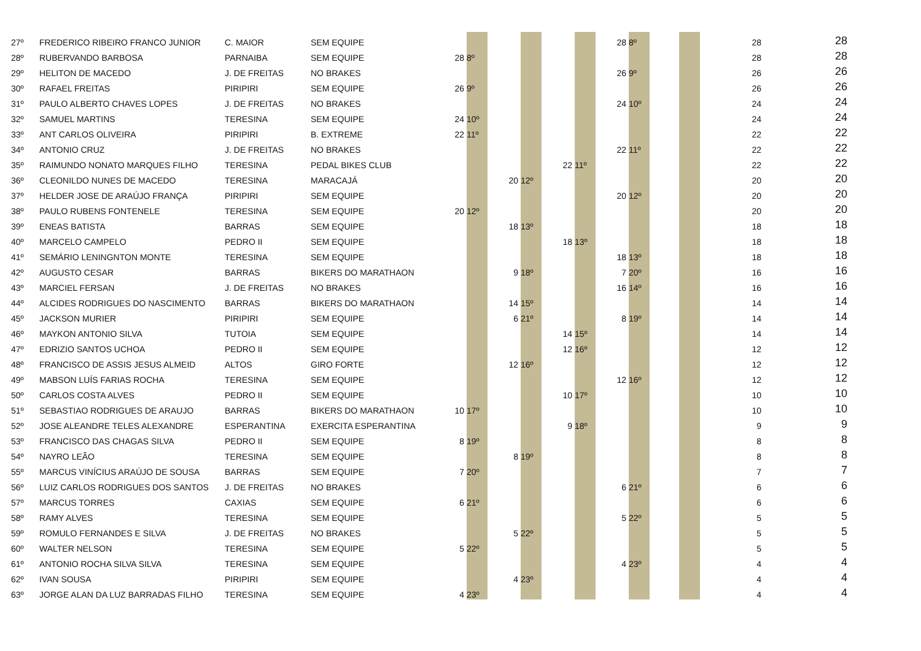| 27º | FREDERICO RIBEIRO FRANCO JUNIOR | C. MAIOR | SEM EQUIPE | | | | | | | 28 | 8º | | | 28 | 28 |
| 28º | RUBERVANDO BARBOSA | PARNAIBA | SEM EQUIPE | 28 | 8º | | | | | | | | | 28 | 28 |
| 29º | HELITON DE MACEDO | J. DE FREITAS | NO BRAKES | | | | | | | 26 | 9º | | | 26 | 26 |
| 30º | RAFAEL FREITAS | PIRIPIRI | SEM EQUIPE | 26 | 9º | | | | | | | | | 26 | 26 |
| 31º | PAULO ALBERTO CHAVES LOPES | J. DE FREITAS | NO BRAKES | | | | | | | 24 | 10º | | | 24 | 24 |
| 32º | SAMUEL MARTINS | TERESINA | SEM EQUIPE | 24 | 10º | | | | | | | | | 24 | 24 |
| 33º | ANT CARLOS OLIVEIRA | PIRIPIRI | B. EXTREME | 22 | 11º | | | | | | | | | 22 | 22 |
| 34º | ANTONIO CRUZ | J. DE FREITAS | NO BRAKES | | | | | | | 22 | 11º | | | 22 | 22 |
| 35º | RAIMUNDO NONATO MARQUES FILHO | TERESINA | PEDAL BIKES CLUB | | | | | 22 | 11º | | | | | 22 | 22 |
| 36º | CLEONILDO NUNES DE MACEDO | TERESINA | MARACAJÁ | | | 20 | 12º | | | | | | | 20 | 20 |
| 37º | HELDER JOSE DE ARAÚJO FRANÇA | PIRIPIRI | SEM EQUIPE | | | | | | | 20 | 12º | | | 20 | 20 |
| 38º | PAULO RUBENS FONTENELE | TERESINA | SEM EQUIPE | 20 | 12º | | | | | | | | | 20 | 20 |
| 39º | ENEAS BATISTA | BARRAS | SEM EQUIPE | | | 18 | 13º | | | | | | | 18 | 18 |
| 40º | MARCELO CAMPELO | PEDRO II | SEM EQUIPE | | | | | 18 | 13º | | | | | 18 | 18 |
| 41º | SEMÁRIO LENINGNTON MONTE | TERESINA | SEM EQUIPE | | | | | | | 18 | 13º | | | 18 | 18 |
| 42º | AUGUSTO CESAR | BARRAS | BIKERS DO MARATHAON | | | 9 | 18º | | | 7 | 20º | | | 16 | 16 |
| 43º | MARCIEL FERSAN | J. DE FREITAS | NO BRAKES | | | | | | | 16 | 14º | | | 16 | 16 |
| 44º | ALCIDES RODRIGUES DO NASCIMENTO | BARRAS | BIKERS DO MARATHAON | | | 14 | 15º | | | | | | | 14 | 14 |
| 45º | JACKSON MURIER | PIRIPIRI | SEM EQUIPE | | | 6 | 21º | | | 8 | 19º | | | 14 | 14 |
| 46º | MAYKON ANTONIO SILVA | TUTOIA | SEM EQUIPE | | | | | 14 | 15º | | | | | 14 | 14 |
| 47º | EDRIZIO SANTOS UCHOA | PEDRO II | SEM EQUIPE | | | | | 12 | 16º | | | | | 12 | 12 |
| 48º | FRANCISCO DE ASSIS JESUS ALMEID | ALTOS | GIRO FORTE | | | 12 | 16º | | | | | | | 12 | 12 |
| 49º | MABSON LUÍS FARIAS ROCHA | TERESINA | SEM EQUIPE | | | | | | | 12 | 16º | | | 12 | 12 |
| 50º | CARLOS COSTA ALVES | PEDRO II | SEM EQUIPE | | | | | 10 | 17º | | | | | 10 | 10 |
| 51º | SEBASTIAO RODRIGUES DE ARAUJO | BARRAS | BIKERS DO MARATHAON | 10 | 17º | | | | | | | | | 10 | 10 |
| 52º | JOSE ALEANDRE TELES ALEXANDRE | ESPERANTINA | EXERCITA ESPERANTINA | | | | | 9 | 18º | | | | | 9 | 9 |
| 53º | FRANCISCO DAS CHAGAS SILVA | PEDRO II | SEM EQUIPE | 8 | 19º | | | | | | | | | 8 | 8 |
| 54º | NAYRO LEÃO | TERESINA | SEM EQUIPE | | | 8 | 19º | | | | | | | 8 | 8 |
| 55º | MARCUS VINÍCIUS ARAÚJO DE SOUSA | BARRAS | SEM EQUIPE | 7 | 20º | | | | | | | | | 7 | 7 |
| 56º | LUIZ CARLOS RODRIGUES DOS SANTOS | J. DE FREITAS | NO BRAKES | | | | | | | 6 | 21º | | | 6 | 6 |
| 57º | MARCUS TORRES | CAXIAS | SEM EQUIPE | 6 | 21º | | | | | | | | | 6 | 6 |
| 58º | RAMY ALVES | TERESINA | SEM EQUIPE | | | | | | | 5 | 22º | | | 5 | 5 |
| 59º | ROMULO FERNANDES E SILVA | J. DE FREITAS | NO BRAKES | | | 5 | 22º | | | | | | | 5 | 5 |
| 60º | WALTER NELSON | TERESINA | SEM EQUIPE | 5 | 22º | | | | | | | | | 5 | 5 |
| 61º | ANTONIO ROCHA SILVA SILVA | TERESINA | SEM EQUIPE | | | | | | | 4 | 23º | | | 4 | 4 |
| 62º | IVAN SOUSA | PIRIPIRI | SEM EQUIPE | | | 4 | 23º | | | | | | | 4 | 4 |
| 63º | JORGE ALAN DA LUZ BARRADAS FILHO | TERESINA | SEM EQUIPE | 4 | 23º | | | | | | | | | 4 | 4 |